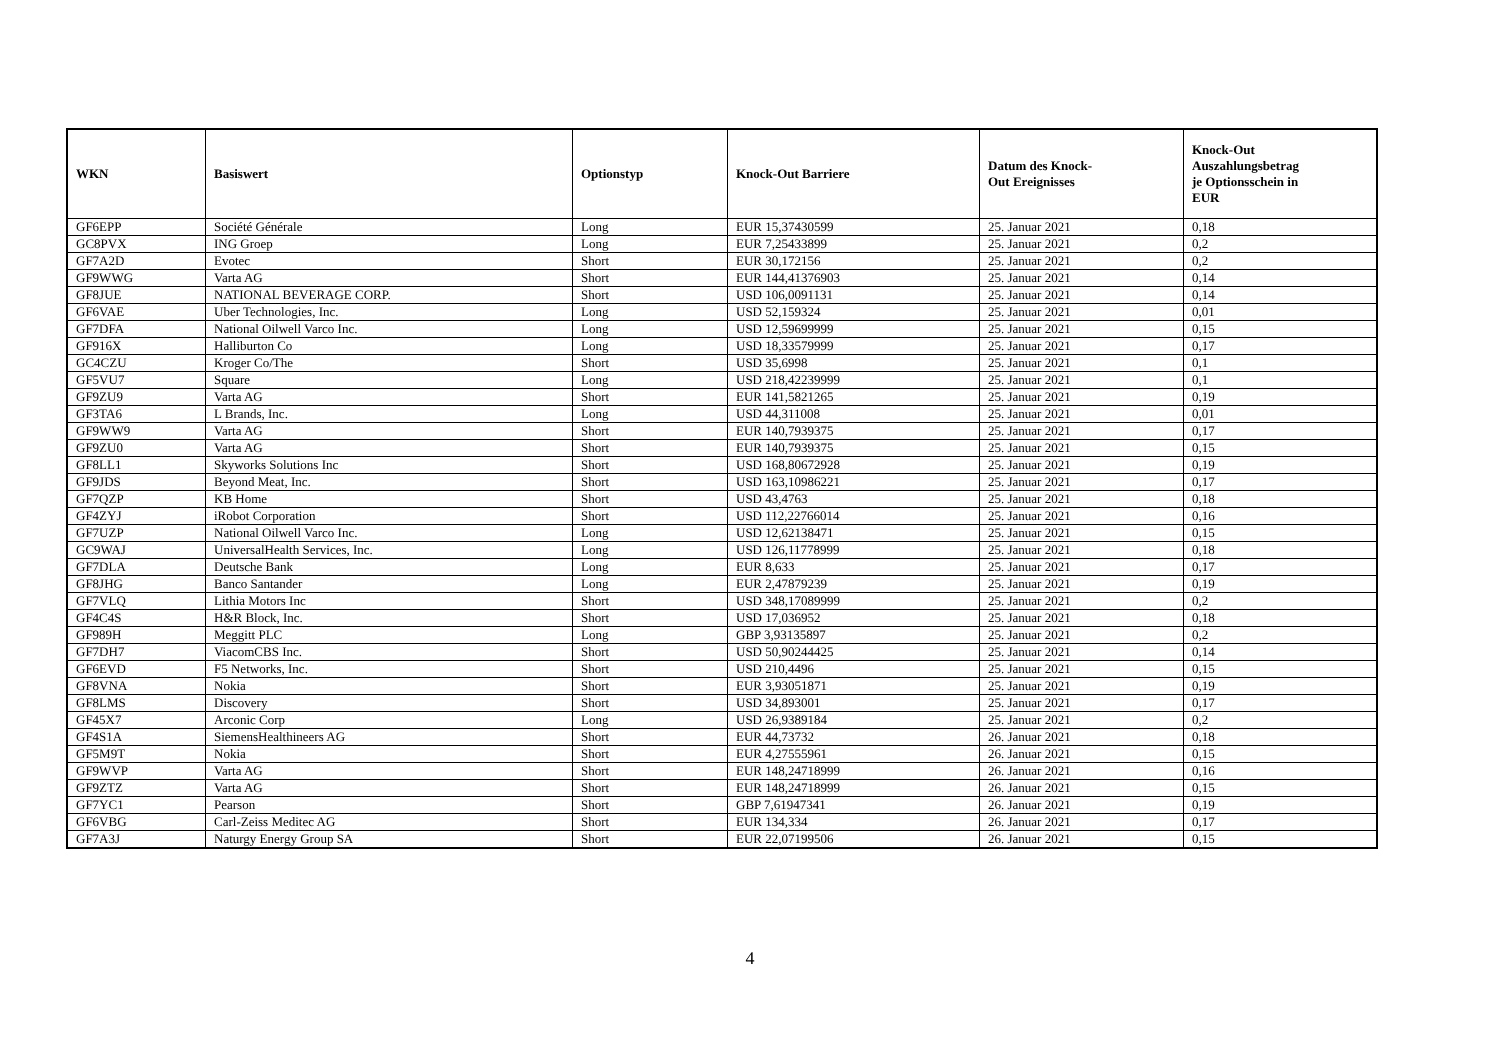| WKN | Basiswert | Optionstyp | Knock-Out Barriere | Datum des Knock- Out Ereignisses | Knock-Out Auszahlungsbetrag je Optionsschein in EUR |
| --- | --- | --- | --- | --- | --- |
| GF6EPP | Société Générale | Long | EUR 15,37430599 | 25. Januar 2021 | 0,18 |
| GC8PVX | ING Groep | Long | EUR 7,25433899 | 25. Januar 2021 | 0,2 |
| GF7A2D | Evotec | Short | EUR 30,172156 | 25. Januar 2021 | 0,2 |
| GF9WWG | Varta AG | Short | EUR 144,41376903 | 25. Januar 2021 | 0,14 |
| GF8JUE | NATIONAL BEVERAGE CORP. | Short | USD 106,0091131 | 25. Januar 2021 | 0,14 |
| GF6VAE | Uber Technologies, Inc. | Long | USD 52,159324 | 25. Januar 2021 | 0,01 |
| GF7DFA | National Oilwell Varco Inc. | Long | USD 12,59699999 | 25. Januar 2021 | 0,15 |
| GF916X | Halliburton Co | Long | USD 18,33579999 | 25. Januar 2021 | 0,17 |
| GC4CZU | Kroger Co/The | Short | USD 35,6998 | 25. Januar 2021 | 0,1 |
| GF5VU7 | Square | Long | USD 218,42239999 | 25. Januar 2021 | 0,1 |
| GF9ZU9 | Varta AG | Short | EUR 141,5821265 | 25. Januar 2021 | 0,19 |
| GF3TA6 | L Brands, Inc. | Long | USD 44,311008 | 25. Januar 2021 | 0,01 |
| GF9WW9 | Varta AG | Short | EUR 140,7939375 | 25. Januar 2021 | 0,17 |
| GF9ZU0 | Varta AG | Short | EUR 140,7939375 | 25. Januar 2021 | 0,15 |
| GF8LL1 | Skyworks Solutions Inc | Short | USD 168,80672928 | 25. Januar 2021 | 0,19 |
| GF9JDS | Beyond Meat, Inc. | Short | USD 163,10986221 | 25. Januar 2021 | 0,17 |
| GF7QZP | KB Home | Short | USD 43,4763 | 25. Januar 2021 | 0,18 |
| GF4ZYJ | iRobot Corporation | Short | USD 112,22766014 | 25. Januar 2021 | 0,16 |
| GF7UZP | National Oilwell Varco Inc. | Long | USD 12,62138471 | 25. Januar 2021 | 0,15 |
| GC9WAJ | UniversalHealth Services, Inc. | Long | USD 126,11778999 | 25. Januar 2021 | 0,18 |
| GF7DLA | Deutsche Bank | Long | EUR 8,633 | 25. Januar 2021 | 0,17 |
| GF8JHG | Banco Santander | Long | EUR 2,47879239 | 25. Januar 2021 | 0,19 |
| GF7VLQ | Lithia Motors Inc | Short | USD 348,17089999 | 25. Januar 2021 | 0,2 |
| GF4C4S | H&R Block, Inc. | Short | USD 17,036952 | 25. Januar 2021 | 0,18 |
| GF989H | Meggitt PLC | Long | GBP 3,93135897 | 25. Januar 2021 | 0,2 |
| GF7DH7 | ViacomCBS Inc. | Short | USD 50,90244425 | 25. Januar 2021 | 0,14 |
| GF6EVD | F5 Networks, Inc. | Short | USD 210,4496 | 25. Januar 2021 | 0,15 |
| GF8VNA | Nokia | Short | EUR 3,93051871 | 25. Januar 2021 | 0,19 |
| GF8LMS | Discovery | Short | USD 34,893001 | 25. Januar 2021 | 0,17 |
| GF45X7 | Arconic Corp | Long | USD 26,9389184 | 25. Januar 2021 | 0,2 |
| GF4S1A | SiemensHealthineers AG | Short | EUR 44,73732 | 26. Januar 2021 | 0,18 |
| GF5M9T | Nokia | Short | EUR 4,27555961 | 26. Januar 2021 | 0,15 |
| GF9WVP | Varta AG | Short | EUR 148,24718999 | 26. Januar 2021 | 0,16 |
| GF9ZTZ | Varta AG | Short | EUR 148,24718999 | 26. Januar 2021 | 0,15 |
| GF7YC1 | Pearson | Short | GBP 7,61947341 | 26. Januar 2021 | 0,19 |
| GF6VBG | Carl-Zeiss Meditec AG | Short | EUR 134,334 | 26. Januar 2021 | 0,17 |
| GF7A3J | Naturgy Energy Group SA | Short | EUR 22,07199506 | 26. Januar 2021 | 0,15 |
4